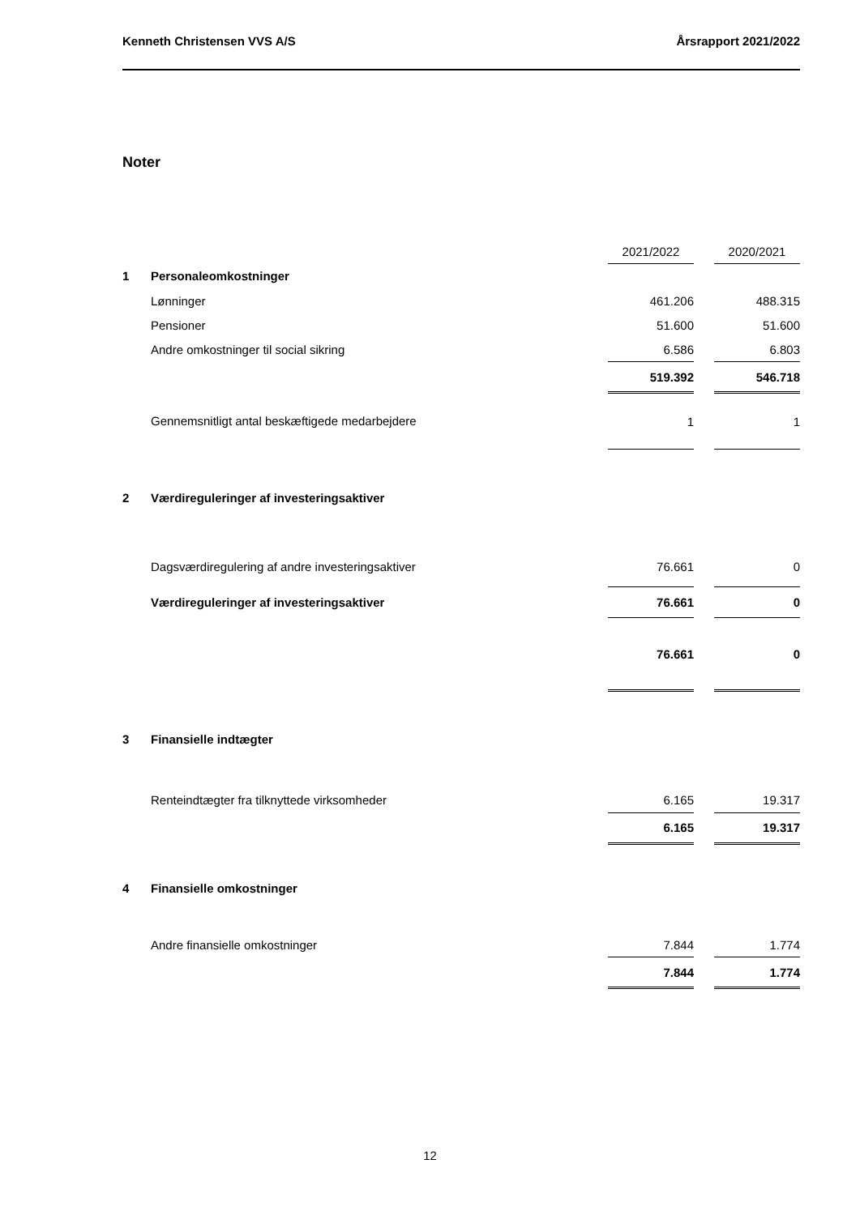Kenneth Christensen VVS A/S Årsrapport 2021/2022
Noter
| | | 2021/2022 | | 2020/2021 |
| 1 | Personaleomkostninger | | | |
| | Lønninger | 461.206 | | 488.315 |
| | Pensioner | 51.600 | | 51.600 |
| | Andre omkostninger til social sikring | 6.586 | | 6.803 |
| | | 519.392 | | 546.718 |
| | Gennemsnitligt antal beskæftigede medarbejdere | 1 | | 1 |
| 2 | Værdireguleringer af investeringsaktiver | | | |
| | Dagsværdiregulering af andre investeringsaktiver | 76.661 | | 0 |
| | Værdireguleringer af investeringsaktiver | 76.661 | | 0 |
| | | 76.661 | | 0 |
| 3 | Finansielle indtægter | | | |
| | Renteindtægter fra tilknyttede virksomheder | 6.165 | | 19.317 |
| | | 6.165 | | 19.317 |
| 4 | Finansielle omkostninger | | | |
| | Andre finansielle omkostninger | 7.844 | | 1.774 |
| | | 7.844 | | 1.774 |
12